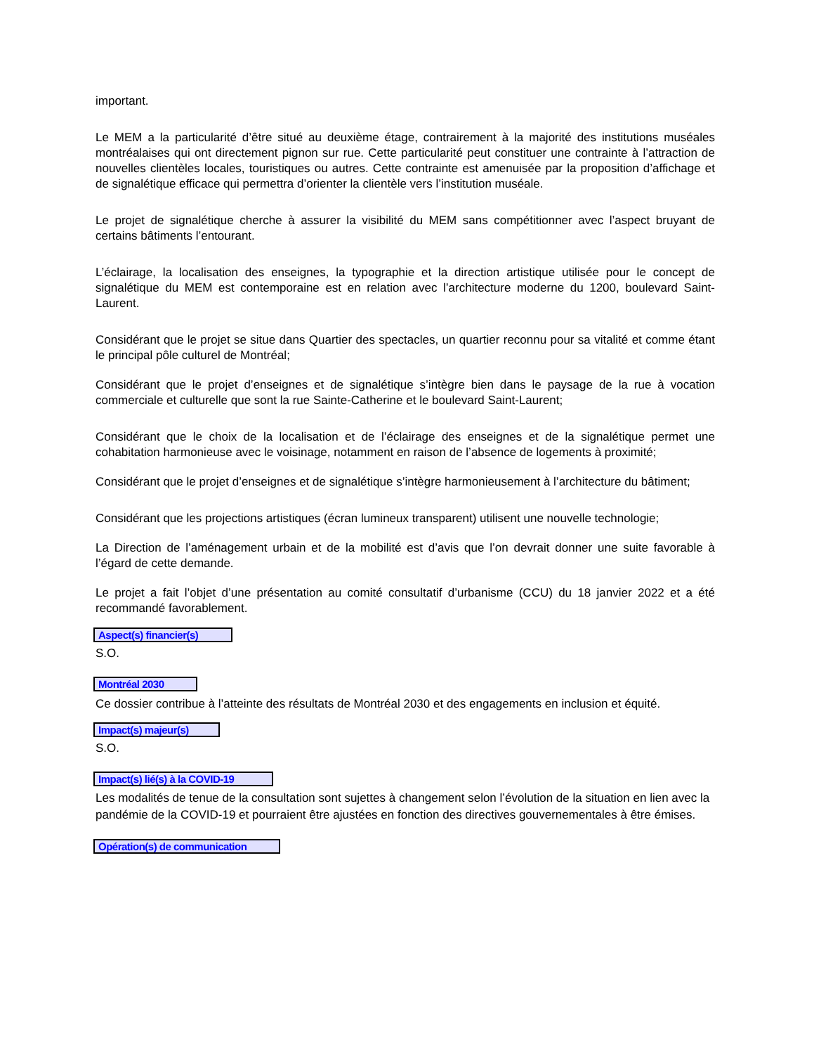important.
Le MEM a la particularité d’être situé au deuxième étage, contrairement à la majorité des institutions muséales montréalaises qui ont directement pignon sur rue. Cette particularité peut constituer une contrainte à l’attraction de nouvelles clientèles locales, touristiques ou autres. Cette contrainte est amenuisée par la proposition d’affichage et de signalétique efficace qui permettra d’orienter la clientèle vers l’institution muséale.
Le projet de signalétique cherche à assurer la visibilité du MEM sans compétitionner avec l’aspect bruyant de certains bâtiments l’entourant.
L’éclairage, la localisation des enseignes, la typographie et la direction artistique utilisée pour le concept de signalétique du MEM est contemporaine est en relation avec l’architecture moderne du 1200, boulevard Saint-Laurent.
Considérant que le projet se situe dans Quartier des spectacles, un quartier reconnu pour sa vitalité et comme étant le principal pôle culturel de Montréal;
Considérant que le projet d’enseignes et de signalétique s’intègre bien dans le paysage de la rue à vocation commerciale et culturelle que sont la rue Sainte-Catherine et le boulevard Saint-Laurent;
Considérant que le choix de la localisation et de l’éclairage des enseignes et de la signalétique permet une cohabitation harmonieuse avec le voisinage, notamment en raison de l’absence de logements à proximité;
Considérant que le projet d’enseignes et de signalétique s’intègre harmonieusement à l’architecture du bâtiment;
Considérant que les projections artistiques (écran lumineux transparent) utilisent une nouvelle technologie;
La Direction de l’aménagement urbain et de la mobilité est d’avis que l’on devrait donner une suite favorable à l’égard de cette demande.
Le projet a fait l’objet d’une présentation au comité consultatif d’urbanisme (CCU) du 18 janvier 2022 et a été recommandé favorablement.
Aspect(s) financier(s)
S.O.
Montréal 2030
Ce dossier contribue à l’atteinte des résultats de Montréal 2030 et des engagements en inclusion et équité.
Impact(s) majeur(s)
S.O.
Impact(s) lié(s) à la COVID-19
Les modalités de tenue de la consultation sont sujettes à changement selon l’évolution de la situation en lien avec la pandémie de la COVID-19 et pourraient être ajustées en fonction des directives gouvernementales à être émises.
Opération(s) de communication